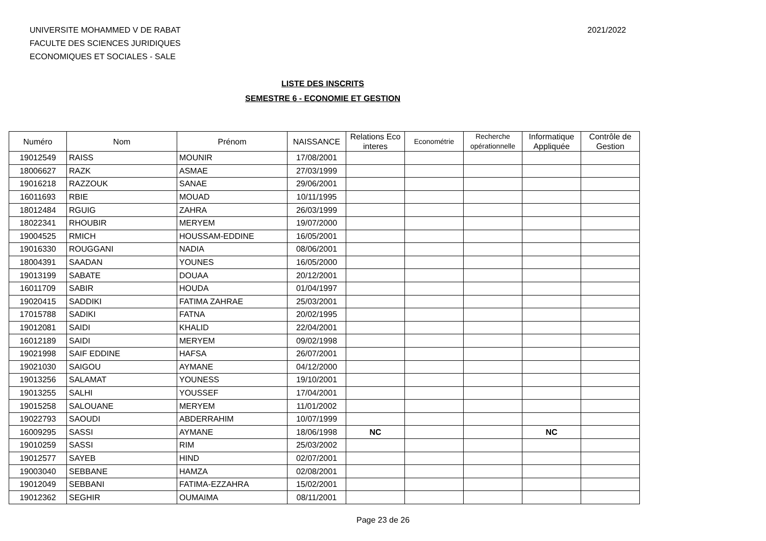UNIVERSITE MOHAMMED V DE RABAT
FACULTE DES SCIENCES JURIDIQUES
ECONOMIQUES ET SOCIALES - SALE
2021/2022
LISTE DES INSCRITS
SEMESTRE 6 - ECONOMIE ET GESTION
| Numéro | Nom | Prénom | NAISSANCE | Relations Eco interes | Econométrie | Recherche opérationnelle | Informatique Appliquée | Contrôle de Gestion |
| --- | --- | --- | --- | --- | --- | --- | --- | --- |
| 19012549 | RAISS | MOUNIR | 17/08/2001 | | | | | |
| 18006627 | RAZK | ASMAE | 27/03/1999 | | | | | |
| 19016218 | RAZZOUK | SANAE | 29/06/2001 | | | | | |
| 16011693 | RBIE | MOUAD | 10/11/1995 | | | | | |
| 18012484 | RGUIG | ZAHRA | 26/03/1999 | | | | | |
| 18022341 | RHOUBIR | MERYEM | 19/07/2000 | | | | | |
| 19004525 | RMICH | HOUSSAM-EDDINE | 16/05/2001 | | | | | |
| 19016330 | ROUGGANI | NADIA | 08/06/2001 | | | | | |
| 18004391 | SAADAN | YOUNES | 16/05/2000 | | | | | |
| 19013199 | SABATE | DOUAA | 20/12/2001 | | | | | |
| 16011709 | SABIR | HOUDA | 01/04/1997 | | | | | |
| 19020415 | SADDIKI | FATIMA ZAHRAE | 25/03/2001 | | | | | |
| 17015788 | SADIKI | FATNA | 20/02/1995 | | | | | |
| 19012081 | SAIDI | KHALID | 22/04/2001 | | | | | |
| 16012189 | SAIDI | MERYEM | 09/02/1998 | | | | | |
| 19021998 | SAIF EDDINE | HAFSA | 26/07/2001 | | | | | |
| 19021030 | SAIGOU | AYMANE | 04/12/2000 | | | | | |
| 19013256 | SALAMAT | YOUNESS | 19/10/2001 | | | | | |
| 19013255 | SALHI | YOUSSEF | 17/04/2001 | | | | | |
| 19015258 | SALOUANE | MERYEM | 11/01/2002 | | | | | |
| 19022793 | SAOUDI | ABDERRAHIM | 10/07/1999 | | | | | |
| 16009295 | SASSI | AYMANE | 18/06/1998 | NC | | | NC | |
| 19010259 | SASSI | RIM | 25/03/2002 | | | | | |
| 19012577 | SAYEB | HIND | 02/07/2001 | | | | | |
| 19003040 | SEBBANE | HAMZA | 02/08/2001 | | | | | |
| 19012049 | SEBBANI | FATIMA-EZZAHRA | 15/02/2001 | | | | | |
| 19012362 | SEGHIR | OUMAIMA | 08/11/2001 | | | | | |
Page 23 de 26